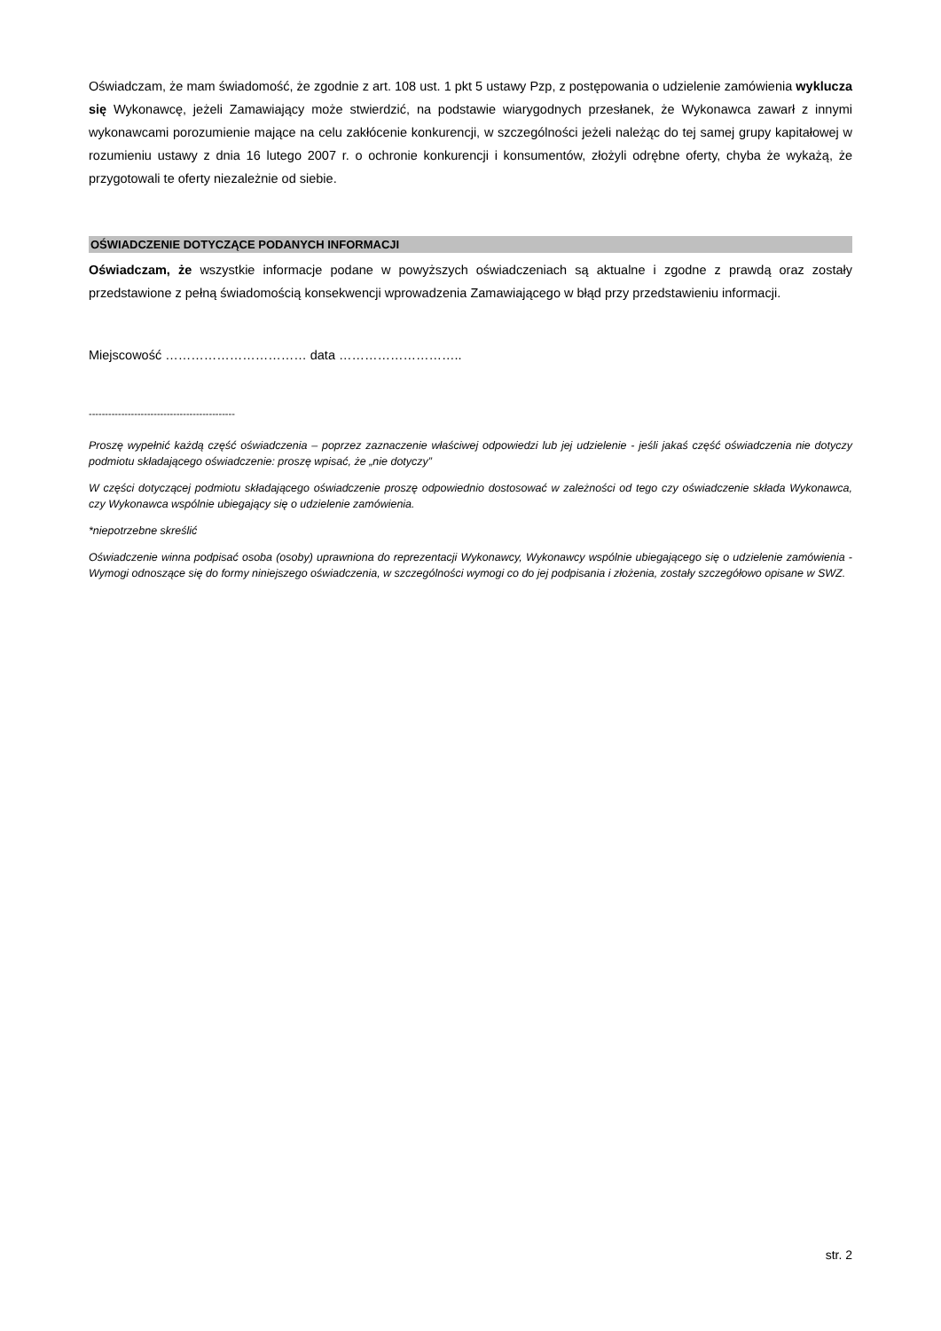Oświadczam, że mam świadomość, że zgodnie z art. 108 ust. 1 pkt 5 ustawy Pzp, z postępowania o udzielenie zamówienia wyklucza się Wykonawcę, jeżeli Zamawiający może stwierdzić, na podstawie wiarygodnych przesłanek, że Wykonawca zawarł z innymi wykonawcami porozumienie mające na celu zakłócenie konkurencji, w szczególności jeżeli należąc do tej samej grupy kapitałowej w rozumieniu ustawy z dnia 16 lutego 2007 r. o ochronie konkurencji i konsumentów, złożyli odrębne oferty, chyba że wykażą, że przygotowali te oferty niezależnie od siebie.
OŚWIADCZENIE DOTYCZĄCE PODANYCH INFORMACJI
Oświadczam, że wszystkie informacje podane w powyższych oświadczeniach są aktualne i zgodne z prawdą oraz zostały przedstawione z pełną świadomością konsekwencji wprowadzenia Zamawiającego w błąd przy przedstawieniu informacji.
Miejscowość …………………………… data ………………………..
---------------------------------------------
Proszę wypełnić każdą część oświadczenia – poprzez zaznaczenie właściwej odpowiedzi lub jej udzielenie - jeśli jakaś część oświadczenia nie dotyczy podmiotu składającego oświadczenie: proszę wpisać, że „nie dotyczy”
W części dotyczącej podmiotu składającego oświadczenie proszę odpowiednio dostosować w zależności od tego czy oświadczenie składa Wykonawca, czy Wykonawca wspólnie ubiegający się o udzielenie zamówienia.
*niepotrzebne skreślić
Oświadczenie winna podpisać osoba (osoby) uprawniona do reprezentacji Wykonawcy, Wykonawcy wspólnie ubiegającego się o udzielenie zamówienia - Wymogi odnoszące się do formy niniejszego oświadczenia, w szczególności wymogi co do jej podpisania i złożenia, zostały szczegółowo opisane w SWZ.
str. 2